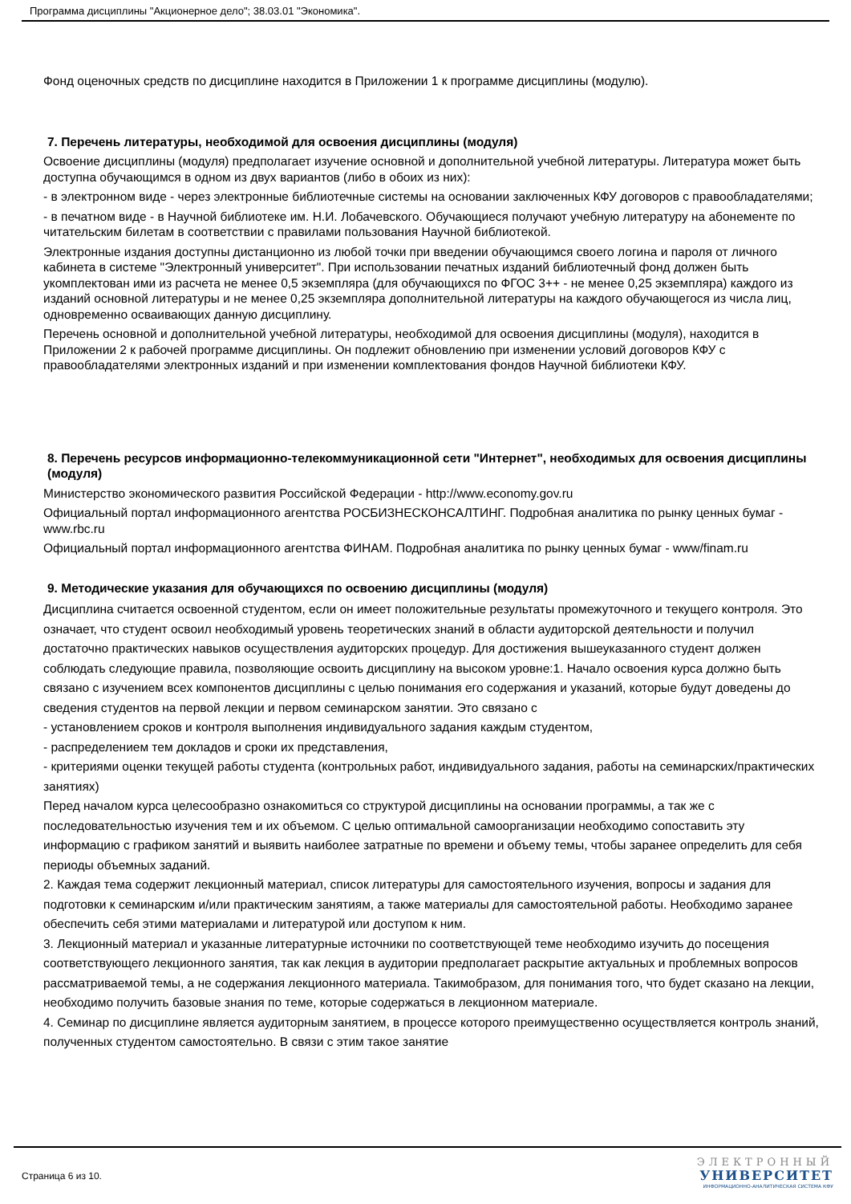Программа дисциплины "Акционерное дело"; 38.03.01 "Экономика".
Фонд оценочных средств по дисциплине находится в Приложении 1 к программе дисциплины (модулю).
7. Перечень литературы, необходимой для освоения дисциплины (модуля)
Освоение дисциплины (модуля) предполагает изучение основной и дополнительной учебной литературы. Литература может быть доступна обучающимся в одном из двух вариантов (либо в обоих из них):
- в электронном виде - через электронные библиотечные системы на основании заключенных КФУ договоров с правообладателями;
- в печатном виде - в Научной библиотеке им. Н.И. Лобачевского. Обучающиеся получают учебную литературу на абонементе по читательским билетам в соответствии с правилами пользования Научной библиотекой.
Электронные издания доступны дистанционно из любой точки при введении обучающимся своего логина и пароля от личного кабинета в системе "Электронный университет". При использовании печатных изданий библиотечный фонд должен быть укомплектован ими из расчета не менее 0,5 экземпляра (для обучающихся по ФГОС 3++ - не менее 0,25 экземпляра) каждого из изданий основной литературы и не менее 0,25 экземпляра дополнительной литературы на каждого обучающегося из числа лиц, одновременно осваивающих данную дисциплину.
Перечень основной и дополнительной учебной литературы, необходимой для освоения дисциплины (модуля), находится в Приложении 2 к рабочей программе дисциплины. Он подлежит обновлению при изменении условий договоров КФУ с правообладателями электронных изданий и при изменении комплектования фондов Научной библиотеки КФУ.
8. Перечень ресурсов информационно-телекоммуникационной сети "Интернет", необходимых для освоения дисциплины (модуля)
Министерство экономического развития Российской Федерации - http://www.economy.gov.ru
Официальный портал информационного агентства РОСБИЗНЕСКОНСАЛТИНГ. Подробная аналитика по рынку ценных бумаг - www.rbc.ru
Официальный портал информационного агентства ФИНАМ. Подробная аналитика по рынку ценных бумаг - www/finam.ru
9. Методические указания для обучающихся по освоению дисциплины (модуля)
Дисциплина считается освоенной студентом, если он имеет положительные результаты промежуточного и текущего контроля. Это означает, что студент освоил необходимый уровень теоретических знаний в области аудиторской деятельности и получил достаточно практических навыков осуществления аудиторских процедур. Для достижения вышеуказанного студент должен соблюдать следующие правила, позволяющие освоить дисциплину на высоком уровне:1. Начало освоения курса должно быть связано с изучением всех компонентов дисциплины с целью понимания его содержания и указаний, которые будут доведены до сведения студентов на первой лекции и первом семинарском занятии. Это связано с
- установлением сроков и контроля выполнения индивидуального задания каждым студентом,
- распределением тем докладов и сроки их представления,
- критериями оценки текущей работы студента (контрольных работ, индивидуального задания, работы на семинарских/практических занятиях)
Перед началом курса целесообразно ознакомиться со структурой дисциплины на основании программы, а так же с последовательностью изучения тем и их объемом. С целью оптимальной самоорганизации необходимо сопоставить эту информацию с графиком занятий и выявить наиболее затратные по времени и объему темы, чтобы заранее определить для себя периоды объемных заданий.
2. Каждая тема содержит лекционный материал, список литературы для самостоятельного изучения, вопросы и задания для подготовки к семинарским и/или практическим занятиям, а также материалы для самостоятельной работы. Необходимо заранее обеспечить себя этими материалами и литературой или доступом к ним.
3. Лекционный материал и указанные литературные источники по соответствующей теме необходимо изучить до посещения соответствующего лекционного занятия, так как лекция в аудитории предполагает раскрытие актуальных и проблемных вопросов рассматриваемой темы, а не содержания лекционного материала. Такимобразом, для понимания того, что будет сказано на лекции, необходимо получить базовые знания по теме, которые содержаться в лекционном материале.
4. Семинар по дисциплине является аудиторным занятием, в процессе которого преимущественно осуществляется контроль знаний, полученных студентом самостоятельно. В связи с этим такое занятие
Страница 6 из 10.
ЭЛЕКТРОННЫЙ
УНИВЕРСИТЕТ
ИНФОРМАЦИОННО-АНАЛИТИЧЕСКАЯ СИСТЕМА КФУ